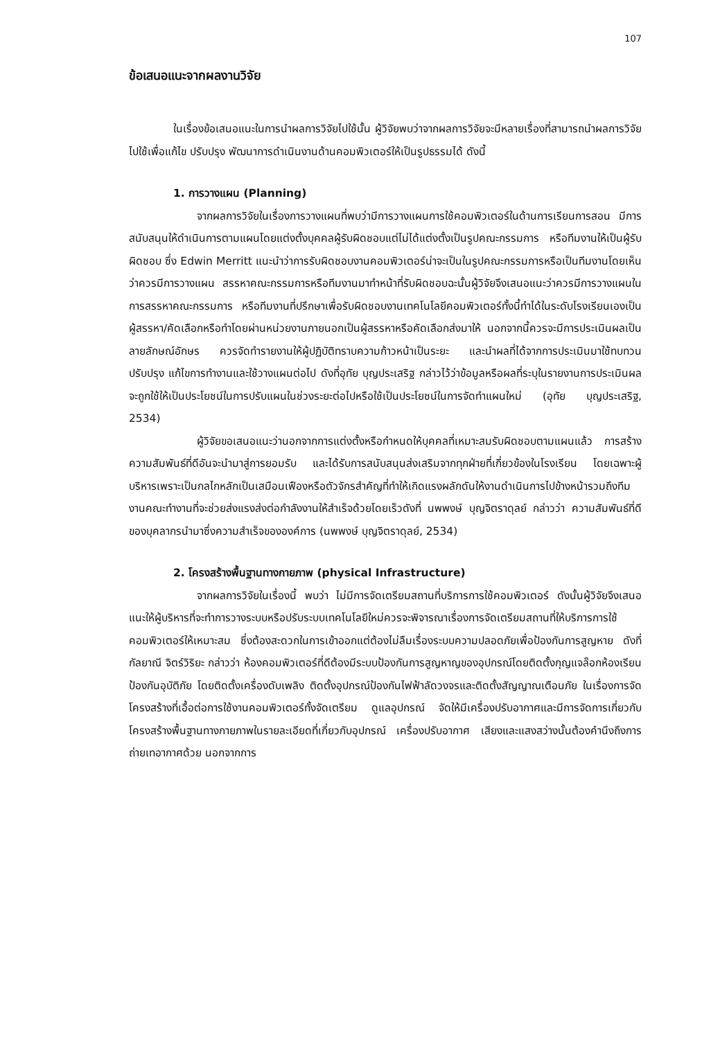107
ข้อเสนอแนะจากผลงานวิจัย
ในเรื่องข้อเสนอแนะในการนำผลการวิจัยไปใช้นั้น ผู้วิจัยพบว่าจากผลการวิจัยจะมีหลายเรื่องที่สามารถนำผลการวิจัยไปใช้เพื่อแก้ไข ปรับปรุง พัฒนาการดำเนินงานด้านคอมพิวเตอร์ให้เป็นรูปธรรมได้ ดังนี้
1. การวางแผน (Planning)
จากผลการวิจัยในเรื่องการวางแผนที่พบว่ามีการวางแผนการใช้คอมพิวเตอร์ในด้านการเรียนการสอน มีการสนับสนุนให้ดำเนินการตามแผนโดยแต่งตั้งบุคคลผู้รับผิดชอบแต่ไม่ได้แต่งตั้งเป็นรูปคณะกรรมการ หรือทีมงานให้เป็นผู้รับผิดชอบ ซึ่ง Edwin Merritt แนะนำว่าการรับผิดชอบงานคอมพิวเตอร์น่าจะเป็นในรูปคณะกรรมการหรือเป็นทีมงานโดยเห็นว่าควรมีการวางแผน สรรหาคณะกรรมการหรือทีมงานมาทำหน้าที่รับผิดชอบฉะนั้นผู้วิจัยจึงเสนอแนะว่าควรมีการวางแผนในการสรรหาคณะกรรมการ หรือทีมงานที่ปรึกษาเพื่อรับผิดชอบงานเทคโนโลยีคอมพิวเตอร์ทั้งนี้ทำได้ในระดับโรงเรียนเองเป็นผู้สรรหา/คัดเลือกหรือทำโดยผ่านหน่วยงานภายนอกเป็นผู้สรรหาหรือคัดเลือกส่งมาให้ นอกจากนี้ควรจะมีการประเมินผลเป็นลายลักษณ์อักษร ควรจัดทำรายงานให้ผู้ปฏิบัติทราบความก้าวหน้าเป็นระยะ และนำผลที่ได้จากการประเมินมาใช้ทบทวน ปรับปรุง แก้ไขการทำงานและใช้วางแผนต่อไป ดังที่อุทัย บุญประเสริฐ กล่าวไว้ว่าข้อมูลหรือผลที่ระบุในรายงานการประเมินผลจะถูกใช้ให้เป็นประโยชน์ในการปรับแผนในช่วงระยะต่อไปหรือใช้เป็นประโยชน์ในการจัดทำแผนใหม่ (อุทัย บุญประเสริฐ, 2534)
ผู้วิจัยขอเสนอแนะว่านอกจากการแต่งตั้งหรือกำหนดให้บุคคลที่เหมาะสมรับผิดชอบตามแผนแล้ว การสร้างความสัมพันธ์ที่ดีอันจะนำมาสู่การยอมรับ และได้รับการสนับสนุนส่งเสริมจากทุกฝ่ายที่เกี่ยวข้องในโรงเรียน โดยเฉพาะผู้บริหารเพราะเป็นกลไกหลักเป็นเสมือนเฟืองหรือตัวจักรสำคัญที่ทำให้เกิดแรงผลักดันให้งานดำเนินการไปข้างหน้ารวมถึงทีมงานคณะทำงานที่จะช่วยส่งแรงส่งต่อกำลังงานให้สำเร็จด้วยโดยเร็วดังที่ นพพงษ์ บุญจิตราดุลย์ กล่าวว่า ความสัมพันธ์ที่ดีของบุคลากรนำมาซึ่งความสำเร็จขององค์การ (นพพงษ์ บุญจิตราดุลย์, 2534)
2. โครงสร้างพื้นฐานทางกายภาพ (physical Infrastructure)
จากผลการวิจัยในเรื่องนี้ พบว่า ไม่มีการจัดเตรียมสถานที่บริการการใช้คอมพิวเตอร์ ดังนั้นผู้วิจัยจึงเสนอแนะให้ผู้บริหารที่จะทำการวางระบบหรือปรับระบบเทคโนโลยีใหม่ควรจะพิจารณาเรื่องการจัดเตรียมสถานที่ให้บริการการใช้คอมพิวเตอร์ให้เหมาะสม ซึ่งต้องสะดวกในการเข้าออกแต่ต้องไม่ลืมเรื่องระบบความปลอดภัยเพื่อป้องกันการสูญหาย ดังที่กัลยาณี จิตร์วิริยะ กล่าวว่า ห้องคอมพิวเตอร์ที่ดีต้องมีระบบป้องกันการสูญหาญของอุปกรณ์โดยติดตั้งกุญแจล๊อกห้องเรียน ป้องกันอุบัติภัย โดยติดตั้งเครื่องดับเพลิง ติดตั้งอุปกรณ์ป้องกันไฟฟ้าลัดวงจรและติดตั้งสัญญาณเตือนภัย ในเรื่องการจัดโครงสร้างที่เอื้อต่อการใช้งานคอมพิวเตอร์ทั้งจัดเตรียม ดูแลอุปกรณ์ จัดให้มีเครื่องปรับอากาศและมีการจัดการเกี่ยวกับโครงสร้างพื้นฐานทางกายภาพในรายละเอียดที่เกี่ยวกับอุปกรณ์ เครื่องปรับอากาศ เสียงและแสงสว่างนั้นต้องคำนึงถึงการถ่ายเทอากาศด้วย นอกจากการ